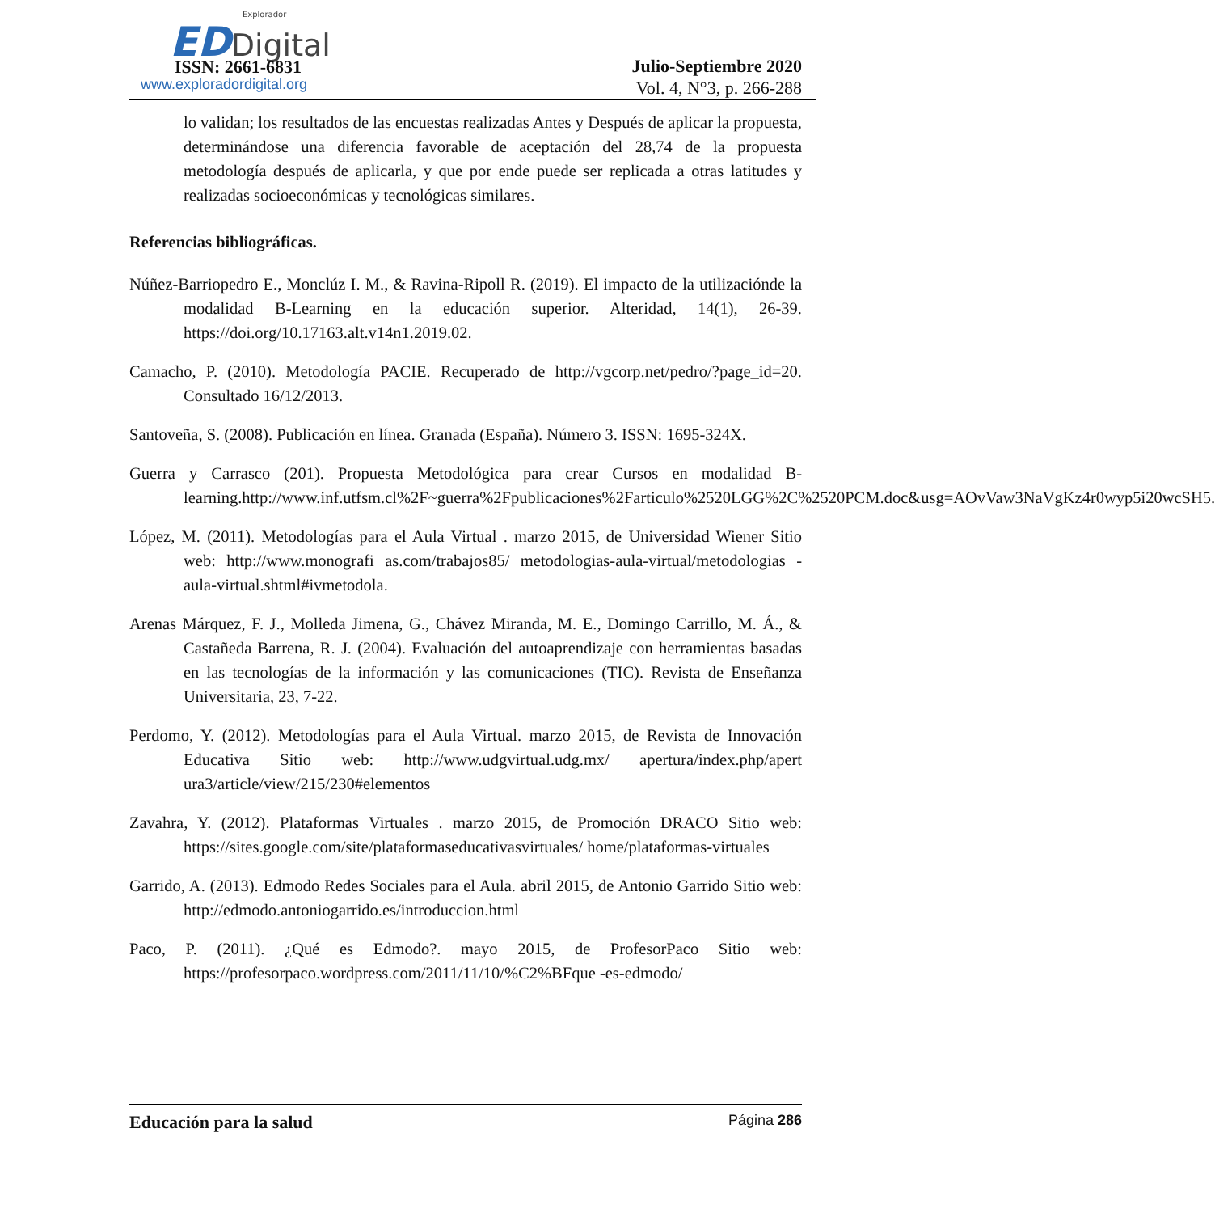Explorador
ED Digital
ISSN: 2661-6831
www.exploradordigital.org
Julio-Septiembre 2020
Vol. 4, N°3, p. 266-288
lo validan; los resultados de las encuestas realizadas Antes y Después de aplicar la propuesta, determinándose una diferencia favorable de aceptación del 28,74 de la propuesta metodología después de aplicarla, y que por ende puede ser replicada a otras latitudes y realizadas socioeconómicas y tecnológicas similares.
Referencias bibliográficas.
Núñez-Barriopedro E., Monclúz I. M., & Ravina-Ripoll R. (2019). El impacto de la utilizaciónde la modalidad B-Learning en la educación superior. Alteridad, 14(1), 26-39. https://doi.org/10.17163.alt.v14n1.2019.02.
Camacho, P. (2010). Metodología PACIE. Recuperado de http://vgcorp.net/pedro/?page_id=20. Consultado 16/12/2013.
Santoveña, S. (2008). Publicación en línea. Granada (España). Número 3. ISSN: 1695-324X.
Guerra y Carrasco (201). Propuesta Metodológica para crear Cursos en modalidad B-learning.http://www.inf.utfsm.cl%2F~guerra%2Fpublicaciones%2Farticulo%2520LGG%2C%2520PCM.doc&usg=AOvVaw3NaVgKz4r0wyp5i20wcSH5.
López, M. (2011). Metodologías para el Aula Virtual . marzo 2015, de Universidad Wiener Sitio web: http://www.monografi as.com/trabajos85/ metodologias-aula-virtual/metodologias -aula-virtual.shtml#ivmetodola.
Arenas Márquez, F. J., Molleda Jimena, G., Chávez Miranda, M. E., Domingo Carrillo, M. Á., & Castañeda Barrena, R. J. (2004). Evaluación del autoaprendizaje con herramientas basadas en las tecnologías de la información y las comunicaciones (TIC). Revista de Enseñanza Universitaria, 23, 7-22.
Perdomo, Y. (2012). Metodologías para el Aula Virtual. marzo 2015, de Revista de Innovación Educativa Sitio web: http://www.udgvirtual.udg.mx/ apertura/index.php/apert ura3/article/view/215/230#elementos
Zavahra, Y. (2012). Plataformas Virtuales . marzo 2015, de Promoción DRACO Sitio web: https://sites.google.com/site/plataformaseducativasvirtuales/ home/plataformas-virtuales
Garrido, A. (2013). Edmodo Redes Sociales para el Aula. abril 2015, de Antonio Garrido Sitio web: http://edmodo.antoniogarrido.es/introduccion.html
Paco, P. (2011). ¿Qué es Edmodo?. mayo 2015, de ProfesorPaco Sitio web: https://profesorpaco.wordpress.com/2011/11/10/%C2%BFque -es-edmodo/
Educación para la salud Página 286